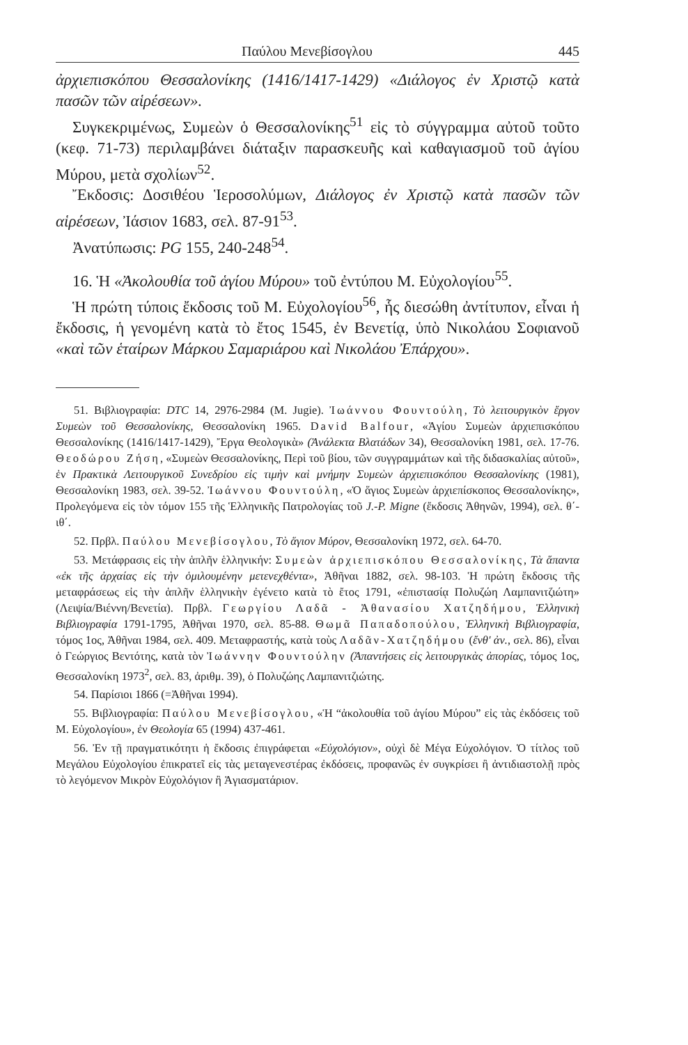Παύλου Μενεβίσογλου 445
ἀρχιεπισκόπου Θεσσαλονίκης (1416/1417-1429) «Διάλογος ἐν Χριστῷ κατὰ πασῶν τῶν αἱρέσεων».
Συγκεκριμένως, Συμεὼν ὁ Θεσσαλονίκης<sup>51</sup> εἰς τὸ σύγγραμμα αὐτοῦ τοῦτο (κεφ. 71-73) περιλαμβάνει διάταξιν παρασκευῆς καὶ καθαγιασμοῦ τοῦ ἁγίου Μύρου, μετὰ σχολίων<sup>52</sup>.
Ἔκδοσις: Δοσιθέου Ἱεροσολύμων, Διάλογος ἐν Χριστῷ κατὰ πασῶν τῶν αἱρέσεων, Ἰάσιον 1683, σελ. 87-91<sup>53</sup>.
Ἀνατύπωσις: PG 155, 240-248<sup>54</sup>.
16. Ἡ «Ἀκολουθία τοῦ ἁγίου Μύρου» τοῦ ἐντύπου Μ. Εὐχολογίου<sup>55</sup>.
Ἡ πρώτη τύποις ἔκδοσις τοῦ Μ. Εὐχολογίου<sup>56</sup>, ἧς διεσώθη ἀντίτυπον, εἶναι ἡ ἔκδοσις, ἡ γενομένη κατὰ τὸ ἔτος 1545, ἐν Βενετίᾳ, ὑπὸ Νικολάου Σοφιανοῦ «καὶ τῶν ἑταίρων Μάρκου Σαμαριάρου καὶ Νικολάου Ἐπάρχου».
51. Βιβλιογραφία: DTC 14, 2976-2984 (M. Jugie). Ἰωάννου Φουντούλη, Τὸ λειτουργικὸν ἔργον Συμεὼν τοῦ Θεσσαλονίκης, Θεσσαλονίκη 1965. David Balfour, «Ἁγίου Συμεὼν ἀρχιεπισκόπου Θεσσαλονίκης (1416/1417-1429), Ἔργα Θεολογικὰ» (Ἀνάλεκτα Βλατάδων 34), Θεσσαλονίκη 1981, σελ. 17-76. Θεοδώρου Ζήση, «Συμεὼν Θεσσαλονίκης, Περὶ τοῦ βίου, τῶν συγγραμμάτων καὶ τῆς διδασκαλίας αὐτοῦ», ἐν Πρακτικὰ Λειτουργικοῦ Συνεδρίου εἰς τιμὴν καὶ μνήμην Συμεὼν ἀρχιεπισκόπου Θεσσαλονίκης (1981), Θεσσαλονίκη 1983, σελ. 39-52. Ἰωάννου Φουντούλη, «Ὁ ἅγιος Συμεὼν ἀρχιεπίσκοπος Θεσσαλονίκης», Προλεγόμενα εἰς τὸν τόμον 155 τῆς Ἑλληνικῆς Πατρολογίας τοῦ J.-P. Migne (ἔκδοσις Ἀθηνῶν, 1994), σελ. θ΄-ιθ΄.
52. Πρβλ. Παύλου Μενεβίσογλου, Τὸ ἅγιον Μύρον, Θεσσαλονίκη 1972, σελ. 64-70.
53. Μετάφρασις εἰς τὴν ἁπλῆν ἑλληνικήν: Συμεὼν ἀρχιεπισκόπου Θεσσαλονίκης, Τὰ ἅπαντα «ἐκ τῆς ἀρχαίας εἰς τὴν ὁμιλουμένην μετενεχθέντα», Ἀθῆναι 1882, σελ. 98-103. Ἡ πρώτη ἔκδοσις τῆς μεταφράσεως εἰς τὴν ἁπλῆν ἑλληνικὴν ἐγένετο κατὰ τὸ ἔτος 1791, «ἐπιστασίᾳ Πολυζώη Λαμπανιτζιώτη» (Λειψία/Βιέννη/Βενετία). Πρβλ. Γεωργίου Λαδᾶ - Ἀθανασίου Χατζηδήμου, Ἑλληνικὴ Βιβλιογραφία 1791-1795, Ἀθῆναι 1970, σελ. 85-88. Θωμᾶ Παπαδοπούλου, Ἑλληνικὴ Βιβλιογραφία, τόμος 1ος, Ἀθῆναι 1984, σελ. 409. Μεταφραστής, κατὰ τοὺς Λαδᾶν-Χατζηδήμου (ἔνθ' ἀν., σελ. 86), εἶναι ὁ Γεώργιος Βεντότης, κατὰ τὸν Ἰωάννην Φουντούλην (Ἀπαντήσεις εἰς λειτουργικὰς ἀπορίας, τόμος 1ος, Θεσσαλονίκη 1973<sup>2</sup>, σελ. 83, ἀριθμ. 39), ὁ Πολυζώης Λαμπανιτζιώτης.
54. Παρίσιοι 1866 (=Ἀθῆναι 1994).
55. Βιβλιογραφία: Παύλου Μενεβίσογλου, «Ἡ “ἀκολουθία τοῦ ἁγίου Μύρου” εἰς τὰς ἐκδόσεις τοῦ Μ. Εὐχολογίου», ἐν Θεολογία 65 (1994) 437-461.
56. Ἐν τῇ πραγματικότητι ἡ ἔκδοσις ἐπιγράφεται «Εὐχολόγιον», οὐχὶ δὲ Μέγα Εὐχολόγιον. Ὁ τίτλος τοῦ Μεγάλου Εὐχολογίου ἐπικρατεῖ εἰς τὰς μεταγενεστέρας ἐκδόσεις, προφανῶς ἐν συγκρίσει ἢ ἀντιδιαστολῇ πρὸς τὸ λεγόμενον Μικρὸν Εὐχολόγιον ἢ Ἁγιασματάριον.